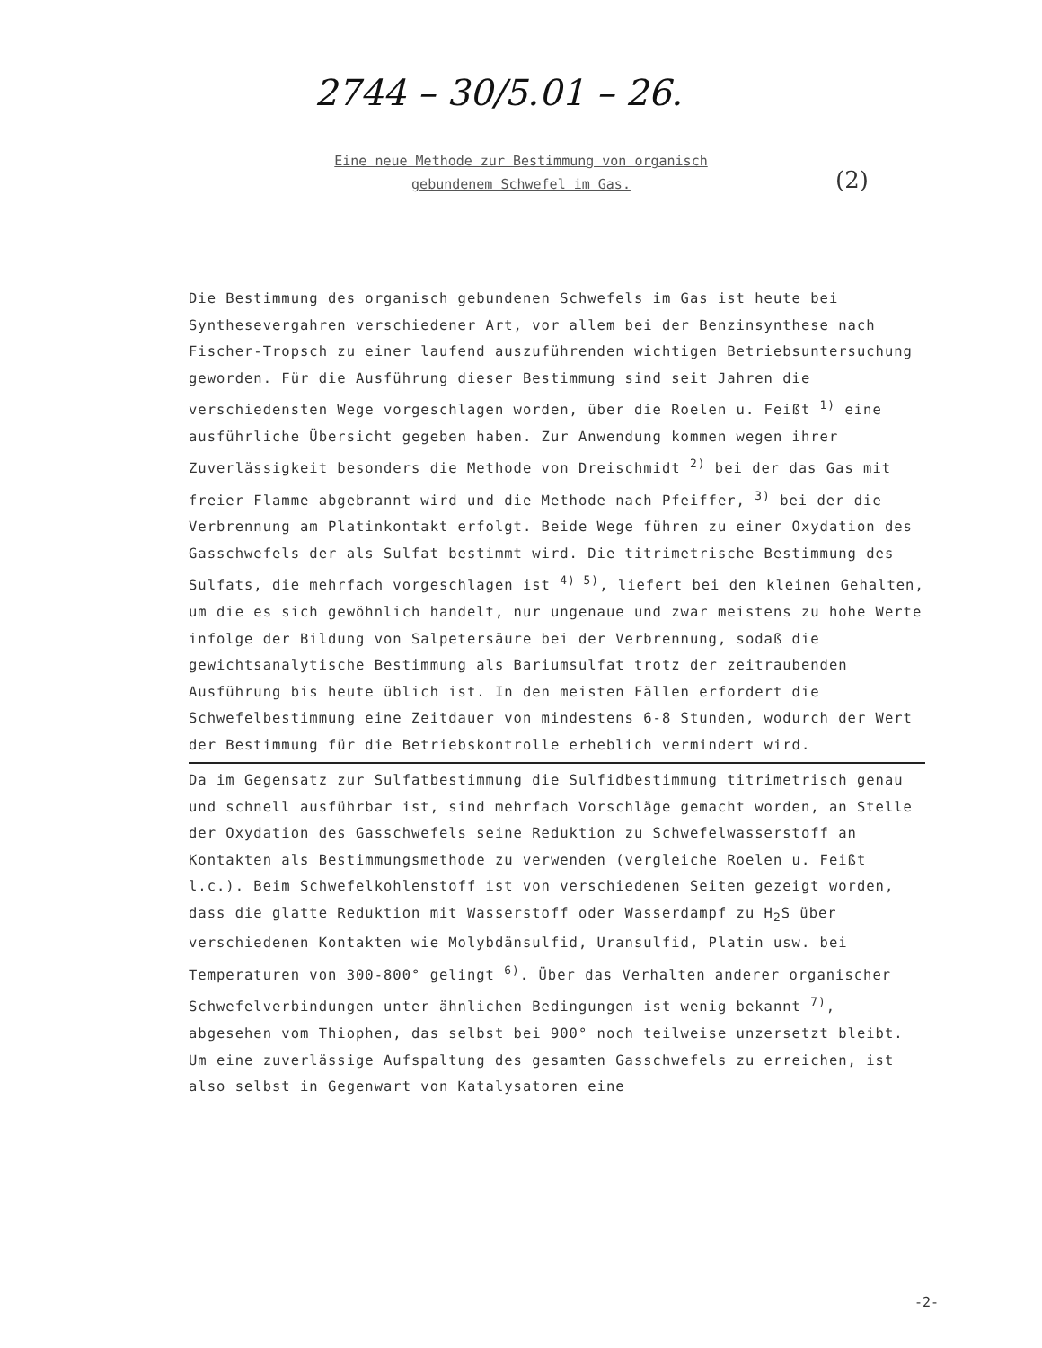2744 – 30/5.01 – 26.
(2)
Eine neue Methode zur Bestimmung von organisch
gebundenem Schwefel im Gas.
Die Bestimmung des organisch gebundenen Schwefels im Gas ist heute bei Synthesevergahren verschiedener Art, vor allem bei der Benzinsynthese nach Fischer-Tropsch zu einer laufend auszuführenden wichtigen Betriebsuntersuchung geworden. Für die Ausführung dieser Bestimmung sind seit Jahren die verschiedensten Wege vorgeschlagen worden, über die Roelen u. Feißt <sup>1)</sup> eine ausführliche Übersicht gegeben haben. Zur Anwendung kommen wegen ihrer Zuverlässigkeit besonders die Methode von Dreischmidt <sup>2)</sup> bei der das Gas mit freier Flamme abgebrannt wird und die Methode nach Pfeiffer, <sup>3)</sup> bei der die Verbrennung am Platinkontakt erfolgt. Beide Wege führen zu einer Oxydation des Gasschwefels der als Sulfat bestimmt wird. Die titrimetrische Bestimmung des Sulfats, die mehrfach vorgeschlagen ist <sup>4) 5)</sup>, liefert bei den kleinen Gehalten, um die es sich gewöhnlich handelt, nur ungenaue und zwar meistens zu hohe Werte infolge der Bildung von Salpetersäure bei der Verbrennung, sodaß die gewichtsanalytische Bestimmung als Bariumsulfat trotz der zeitraubenden Ausführung bis heute üblich ist. In den meisten Fällen erfordert die Schwefelbestimmung eine Zeitdauer von mindestens 6-8 Stunden, wodurch der Wert der Bestimmung für die Betriebskontrolle erheblich vermindert wird.
Da im Gegensatz zur Sulfatbestimmung die Sulfidbestimmung titrimetrisch genau und schnell ausführbar ist, sind mehrfach Vorschläge gemacht worden, an Stelle der Oxydation des Gasschwefels seine Reduktion zu Schwefelwasserstoff an Kontakten als Bestimmungsmethode zu verwenden (vergleiche Roelen u. Feißt l.c.). Beim Schwefelkohlenstoff ist von verschiedenen Seiten gezeigt worden, dass die glatte Reduktion mit Wasserstoff oder Wasserdampf zu H<sub>2</sub>S über verschiedenen Kontakten wie Molybdänsulfid, Uransulfid, Platin usw. bei Temperaturen von 300-800° gelingt <sup>6)</sup>. Über das Verhalten anderer organischer Schwefelverbindungen unter ähnlichen Bedingungen ist wenig bekannt <sup>7)</sup>, abgesehen vom Thiophen, das selbst bei 900° noch teilweise unzersetzt bleibt. Um eine zuverlässige Aufspaltung des gesamten Gasschwefels zu erreichen, ist also selbst in Gegenwart von Katalysatoren eine
-2-